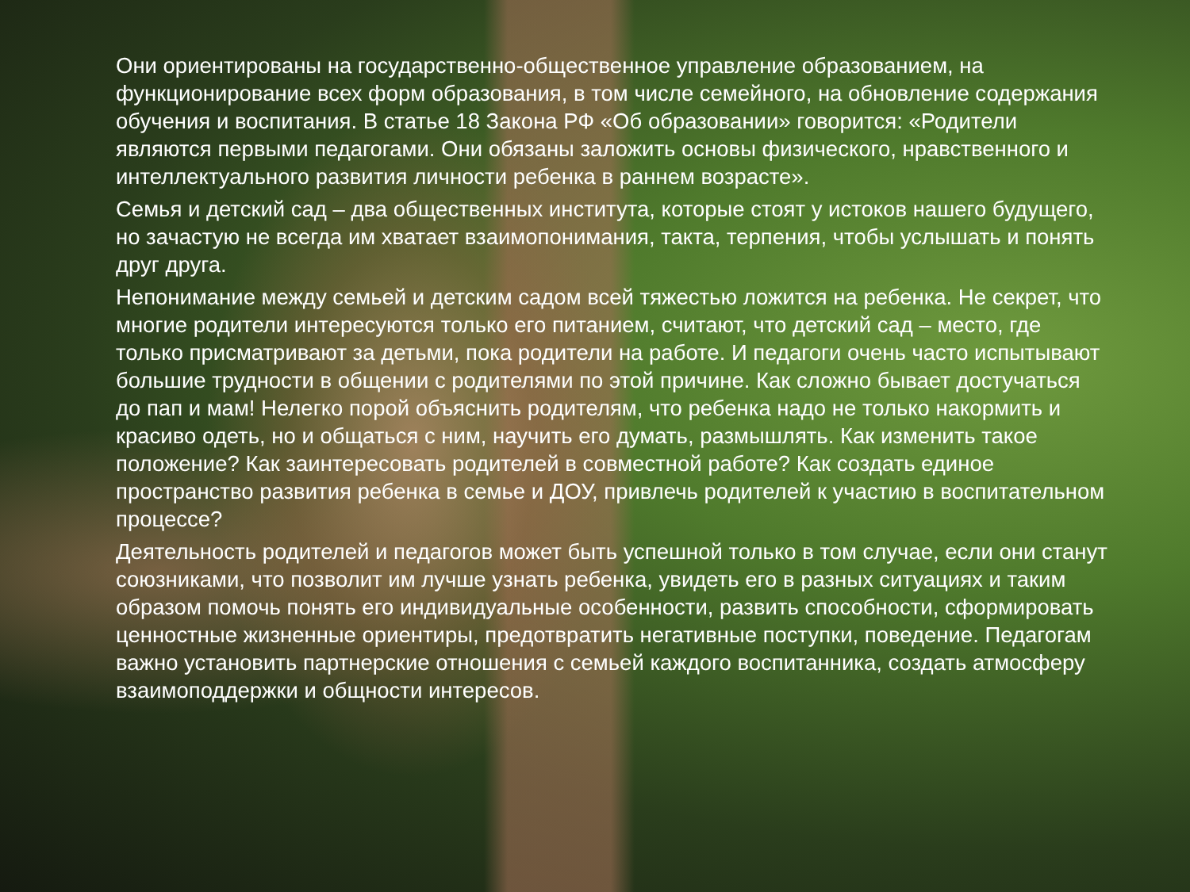Они ориентированы на государственно-общественное управление образованием, на функционирование всех форм образования, в том числе семейного, на обновление содержания обучения и воспитания. В статье 18 Закона РФ «Об образовании» говорится: «Родители являются первыми педагогами. Они обязаны заложить основы физического, нравственного и интеллектуального развития личности ребенка в раннем возрасте».
Семья и детский сад – два общественных института, которые стоят у истоков нашего будущего, но зачастую не всегда им хватает взаимопонимания, такта, терпения, чтобы услышать и понять друг друга.
Непонимание между семьей и детским садом всей тяжестью ложится на ребенка. Не секрет, что многие родители интересуются только его питанием, считают, что детский сад – место, где только присматривают за детьми, пока родители на работе. И педагоги очень часто испытывают большие трудности в общении с родителями по этой причине. Как сложно бывает достучаться до пап и мам! Нелегко порой объяснить родителям, что ребенка надо не только накормить и красиво одеть, но и общаться с ним, научить его думать, размышлять. Как изменить такое положение? Как заинтересовать родителей в совместной работе? Как создать единое пространство развития ребенка в семье и ДОУ, привлечь родителей к участию в воспитательном процессе?
Деятельность родителей и педагогов может быть успешной только в том случае, если они станут союзниками, что позволит им лучше узнать ребенка, увидеть его в разных ситуациях и таким образом помочь понять его индивидуальные особенности, развить способности, сформировать ценностные жизненные ориентиры, предотвратить негативные поступки, поведение. Педагогам важно установить партнерские отношения с семьей каждого воспитанника, создать атмосферу взаимоподдержки и общности интересов.